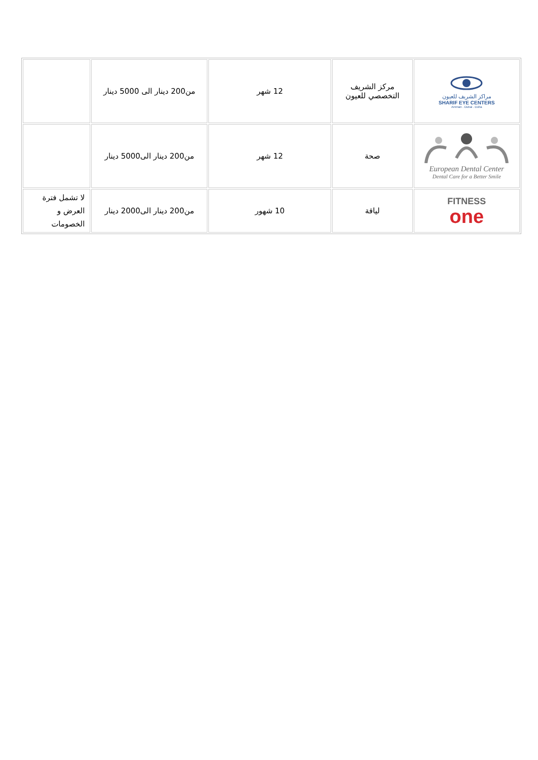| مراكز الشريف للعيون SHARIF EYE CENTERS Amman . Dubai . Doha | مركز الشريف التخصصي للعيون | 12 شهر | من200 دينار الى 5000 دينار | |
| European Dental Center Dental Care for a Better Smile | صحة | 12 شهر | من200 دينار الى5000 دينار | |
| FITNESS one | لياقة | 10 شهور | من200 دينار الى2000 دينار | لا تشمل فترة العرض و الخصومات |